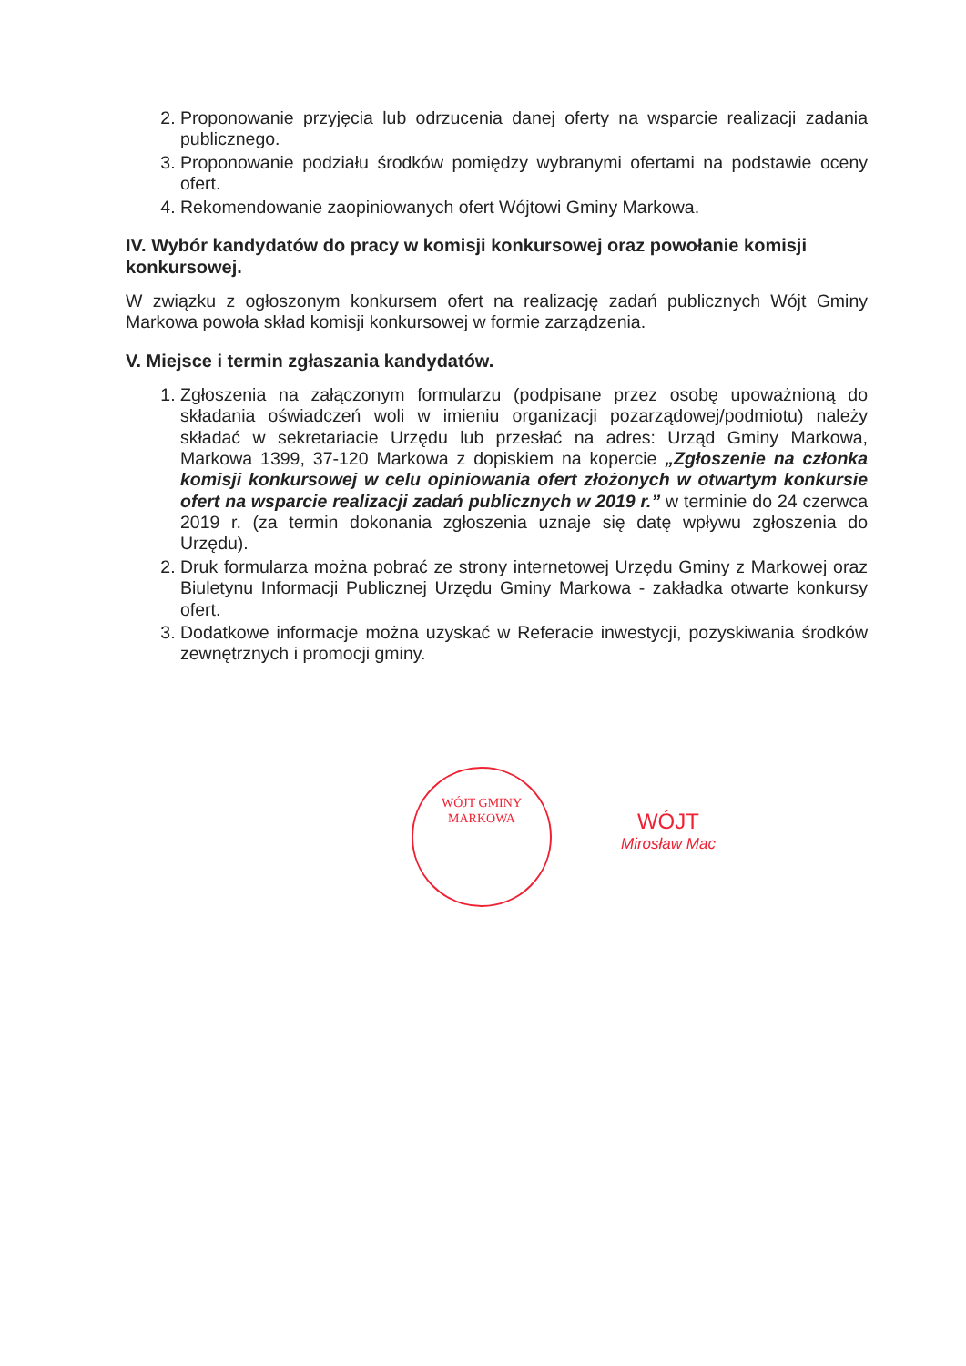2. Proponowanie przyjęcia lub odrzucenia danej oferty na wsparcie realizacji zadania publicznego.
3. Proponowanie podziału środków pomiędzy wybranymi ofertami na podstawie oceny ofert.
4. Rekomendowanie zaopiniowanych ofert Wójtowi Gminy Markowa.
IV. Wybór kandydatów do pracy w komisji konkursowej oraz powołanie komisji konkursowej.
W związku z ogłoszonym konkursem ofert na realizację zadań publicznych Wójt Gminy Markowa powoła skład komisji konkursowej w formie zarządzenia.
V. Miejsce i termin zgłaszania kandydatów.
1. Zgłoszenia na załączonym formularzu (podpisane przez osobę upoważnioną do składania oświadczeń woli w imieniu organizacji pozarządowej/podmiotu) należy składać w sekretariacie Urzędu lub przesłać na adres: Urząd Gminy Markowa, Markowa 1399, 37-120 Markowa z dopiskiem na kopercie „Zgłoszenie na członka komisji konkursowej w celu opiniowania ofert złożonych w otwartym konkursie ofert na wsparcie realizacji zadań publicznych w 2019 r.” w terminie do 24 czerwca 2019 r. (za termin dokonania zgłoszenia uznaje się datę wpływu zgłoszenia do Urzędu).
2. Druk formularza można pobrać ze strony internetowej Urzędu Gminy z Markowej oraz Biuletynu Informacji Publicznej Urzędu Gminy Markowa - zakładka otwarte konkursy ofert.
3. Dodatkowe informacje można uzyskać w Referacie inwestycji, pozyskiwania środków zewnętrznych i promocji gminy.
WÓJT GMINY MARKOWA
WÓJT
Mirosław Mac